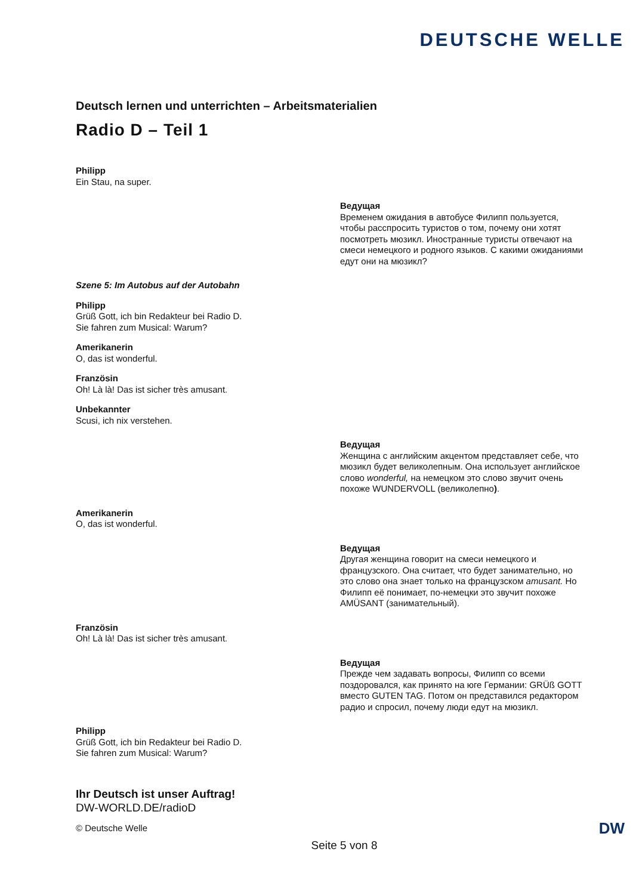DEUTSCHE WELLE
Deutsch lernen und unterrichten – Arbeitsmaterialien
Radio D – Teil 1
Philipp
Ein Stau, na super.
Ведущая
Временем ожидания в автобусе Филипп пользуется, чтобы расспросить туристов о том, почему они хотят посмотреть мюзикл. Иностранные туристы отвечают на смеси немецкого и родного языков. С какими ожиданиями едут они на мюзикл?
Szene 5: Im Autobus auf der Autobahn
Philipp
Grüß Gott, ich bin Redakteur bei Radio D.
Sie fahren zum Musical: Warum?
Amerikanerin
O, das ist wonderful.
Französin
Oh! Là là! Das ist sicher très amusant.
Unbekannter
Scusi, ich nix verstehen.
Ведущая
Женщина с английским акцентом представляет себе, что мюзикл будет великолепным. Она использует английское слово wonderful, на немецком это слово звучит очень похоже WUNDERVOLL (великолепно).
Amerikanerin
O, das ist wonderful.
Ведущая
Другая женщина говорит на смеси немецкого и французского. Она считает, что будет занимательно, но это слово она знает только на французском amusant. Но Филипп её понимает, по-немецки это звучит похоже AMÜSANT (занимательный).
Französin
Oh! Là là! Das ist sicher très amusant.
Ведущая
Прежде чем задавать вопросы, Филипп со всеми поздоровался, как принято на юге Германии: GRÜß GOTT вместо GUTEN TAG. Потом он представился редактором радио и спросил, почему люди едут на мюзикл.
Philipp
Grüß Gott, ich bin Redakteur bei Radio D.
Sie fahren zum Musical: Warum?
Ihr Deutsch ist unser Auftrag!
DW-WORLD.DE/radioD
© Deutsche Welle DW
Seite 5 von 8